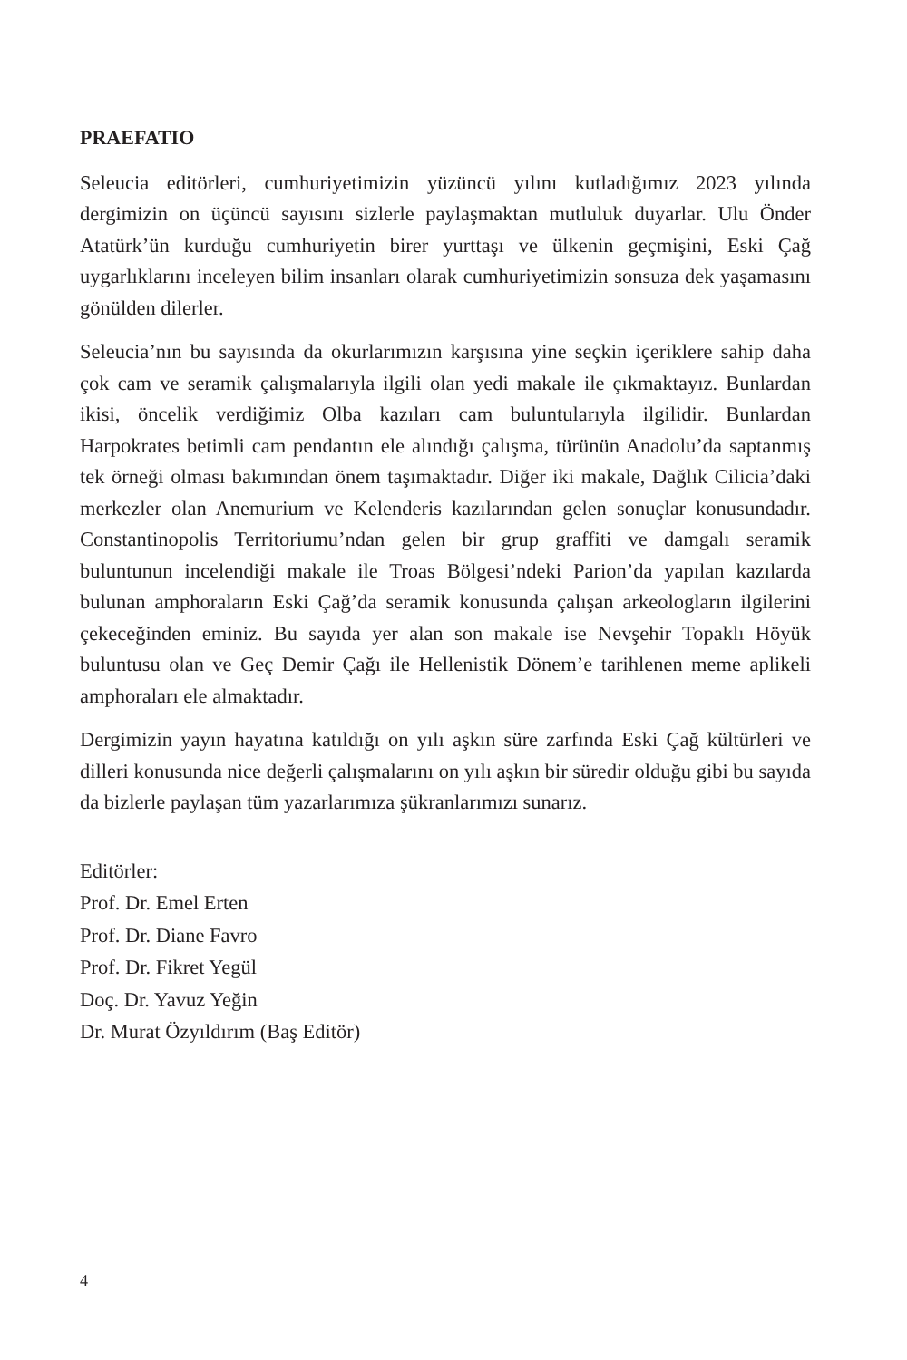PRAEFATIO
Seleucia editörleri, cumhuriyetimizin yüzüncü yılını kutladığımız 2023 yılında dergimizin on üçüncü sayısını sizlerle paylaşmaktan mutluluk duyarlar. Ulu Önder Atatürk’ün kurduğu cumhuriyetin birer yurttaşı ve ülkenin geçmişini, Eski Çağ uygarlıklarını inceleyen bilim insanları olarak cumhuriyetimizin sonsuza dek yaşamasını gönülden dilerler.
Seleucia’nın bu sayısında da okurlarımızın karşısına yine seçkin içeriklere sahip daha çok cam ve seramik çalışmalarıyla ilgili olan yedi makale ile çıkmaktayız. Bunlardan ikisi, öncelik verdiğimiz Olba kazıları cam buluntularıyla ilgilidir. Bunlardan Harpokrates betimli cam pendantın ele alındığı çalışma, türünün Anadolu’da saptanmış tek örneği olması bakımından önem taşımaktadır. Diğer iki makale, Dağlık Cilicia’daki merkezler olan Anemurium ve Kelenderis kazılarından gelen sonuçlar konusundadır. Constantinopolis Territoriumu’ndan gelen bir grup graffiti ve damgalı seramik buluntunun incelendiği makale ile Troas Bölgesi’ndeki Parion’da yapılan kazılarda bulunan amphoraların Eski Çağ’da seramik konusunda çalışan arkeologların ilgilerini çekeceğinden eminiz. Bu sayıda yer alan son makale ise Nevşehir Topaklı Höyük buluntusu olan ve Geç Demir Çağı ile Hellenistik Dönem’e tarihlenen meme aplikeli amphoraları ele almaktadır.
Dergimizin yayın hayatına katıldığı on yılı aşkın süre zarfında Eski Çağ kültürleri ve dilleri konusunda nice değerli çalışmalarını on yılı aşkın bir süredir olduğu gibi bu sayıda da bizlerle paylaşan tüm yazarlarımıza şükranlarımızı sunarız.
Editörler:
Prof. Dr. Emel Erten
Prof. Dr. Diane Favro
Prof. Dr. Fikret Yegül
Doç. Dr. Yavuz Yeğin
Dr. Murat Özyıldırım (Baş Editör)
4